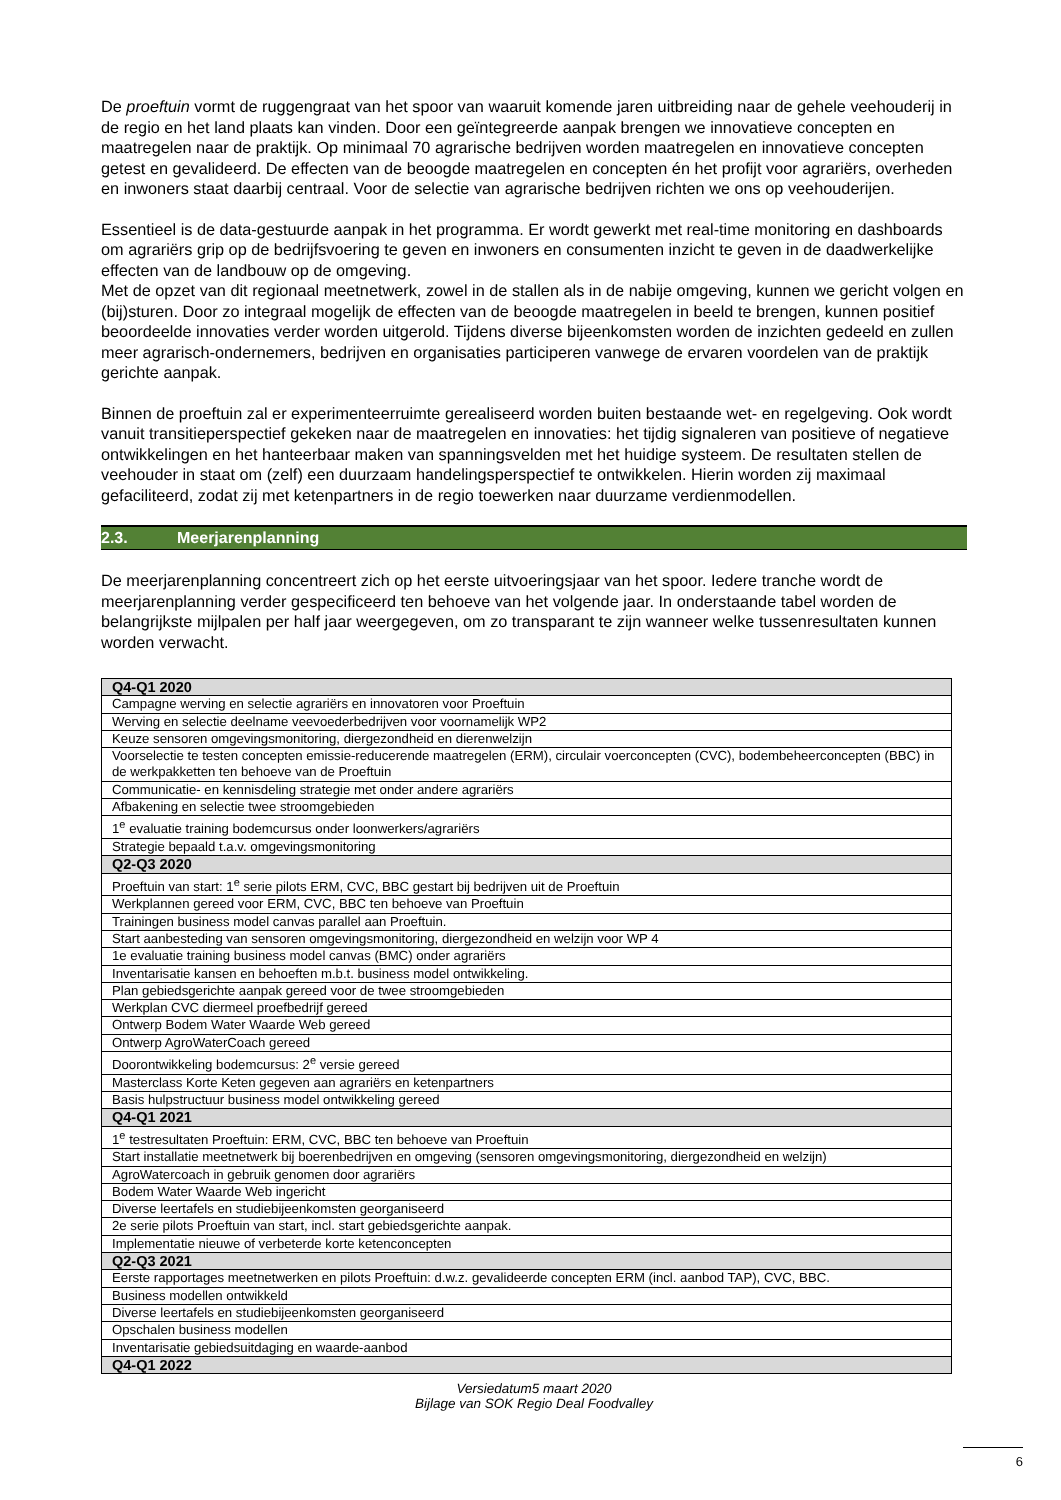De proeftuin vormt de ruggengraat van het spoor van waaruit komende jaren uitbreiding naar de gehele veehouderij in de regio en het land plaats kan vinden. Door een geïntegreerde aanpak brengen we innovatieve concepten en maatregelen naar de praktijk. Op minimaal 70 agrarische bedrijven worden maatregelen en innovatieve concepten getest en gevalideerd. De effecten van de beoogde maatregelen en concepten én het profijt voor agrariërs, overheden en inwoners staat daarbij centraal. Voor de selectie van agrarische bedrijven richten we ons op veehouderijen.
Essentieel is de data-gestuurde aanpak in het programma. Er wordt gewerkt met real-time monitoring en dashboards om agrariërs grip op de bedrijfsvoering te geven en inwoners en consumenten inzicht te geven in de daadwerkelijke effecten van de landbouw op de omgeving.
Met de opzet van dit regionaal meetnetwerk, zowel in de stallen als in de nabije omgeving, kunnen we gericht volgen en (bij)sturen. Door zo integraal mogelijk de effecten van de beoogde maatregelen in beeld te brengen, kunnen positief beoordeelde innovaties verder worden uitgerold. Tijdens diverse bijeenkomsten worden de inzichten gedeeld en zullen meer agrarisch-ondernemers, bedrijven en organisaties participeren vanwege de ervaren voordelen van de praktijk gerichte aanpak.
Binnen de proeftuin zal er experimenteerruimte gerealiseerd worden buiten bestaande wet- en regelgeving. Ook wordt vanuit transitieperspectief gekeken naar de maatregelen en innovaties: het tijdig signaleren van positieve of negatieve ontwikkelingen en het hanteerbaar maken van spanningsvelden met het huidige systeem. De resultaten stellen de veehouder in staat om (zelf) een duurzaam handelingsperspectief te ontwikkelen. Hierin worden zij maximaal gefaciliteerd, zodat zij met ketenpartners in de regio toewerken naar duurzame verdienmodellen.
2.3. Meerjarenplanning
De meerjarenplanning concentreert zich op het eerste uitvoeringsjaar van het spoor. Iedere tranche wordt de meerjarenplanning verder gespecificeerd ten behoeve van het volgende jaar. In onderstaande tabel worden de belangrijkste mijlpalen per half jaar weergegeven, om zo transparant te zijn wanneer welke tussenresultaten kunnen worden verwacht.
| Q4-Q1 2020 |
| --- |
| Campagne werving en selectie agrariërs en innovatoren voor Proeftuin |
| Werving en selectie deelname veevoederbedrijven voor voornamelijk WP2 |
| Keuze sensoren omgevingsmonitoring, diergezondheid en dierenwelzijn |
| Voorselectie te testen concepten emissie-reducerende maatregelen (ERM), circulair voerconcepten (CVC), bodembeheerconcepten (BBC) in de werkpakketten ten behoeve van de Proeftuin |
| Communicatie- en kennisdeling strategie met onder andere agrariërs |
| Afbakening en selectie twee stroomgebieden |
| 1<sup>e</sup> evaluatie training bodemcursus onder loonwerkers/agrariërs |
| Strategie bepaald t.a.v. omgevingsmonitoring |
| Q2-Q3 2020 |
| Proeftuin van start: 1<sup>e</sup> serie pilots ERM, CVC, BBC gestart bij bedrijven uit de Proeftuin |
| Werkplannen gereed voor ERM, CVC, BBC ten behoeve van Proeftuin |
| Trainingen business model canvas parallel aan Proeftuin. |
| Start aanbesteding van sensoren omgevingsmonitoring, diergezondheid en welzijn voor WP 4 |
| 1e evaluatie training business model canvas (BMC) onder agrariërs |
| Inventarisatie kansen en behoeften m.b.t. business model ontwikkeling. |
| Plan gebiedsgerichte aanpak gereed voor de twee stroomgebieden |
| Werkplan CVC diermeel proefbedrijf gereed |
| Ontwerp Bodem Water Waarde Web gereed |
| Ontwerp AgroWaterCoach gereed |
| Doorontwikkeling bodemcursus: 2<sup>e</sup> versie gereed |
| Masterclass Korte Keten gegeven aan agrariërs en ketenpartners |
| Basis hulpstructuur business model ontwikkeling gereed |
| Q4-Q1 2021 |
| 1<sup>e</sup> testresultaten Proeftuin: ERM, CVC, BBC ten behoeve van Proeftuin |
| Start installatie meetnetwerk bij boerenbedrijven en omgeving (sensoren omgevingsmonitoring, diergezondheid en welzijn) |
| AgroWatercoach in gebruik genomen door agrariërs |
| Bodem Water Waarde Web ingericht |
| Diverse leertafels en studiebijeenkomsten georganiseerd |
| 2e serie pilots Proeftuin van start, incl. start gebiedsgerichte aanpak. |
| Implementatie nieuwe of verbeterde korte ketenconcepten |
| Q2-Q3 2021 |
| Eerste rapportages meetnetwerken en pilots Proeftuin: d.w.z. gevalideerde concepten ERM (incl. aanbod TAP), CVC, BBC. |
| Business modellen ontwikkeld |
| Diverse leertafels en studiebijeenkomsten georganiseerd |
| Opschalen business modellen |
| Inventarisatie gebiedsuitdaging en waarde-aanbod |
| Q4-Q1 2022 |
Versiedatum5 maart 2020
Bijlage van SOK Regio Deal Foodvalley
6